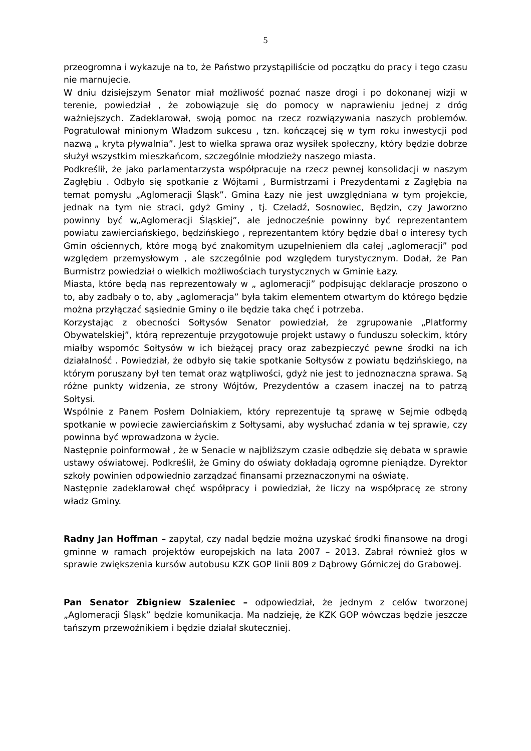5
przeogromna i wykazuje na to, że Państwo przystąpiliście od początku do pracy i tego czasu nie marnujecie.
W dniu dzisiejszym Senator miał możliwość poznać nasze drogi i po dokonanej wizji w terenie, powiedział , że zobowiązuje się do pomocy w naprawieniu jednej z dróg ważniejszych. Zadeklarował, swoją pomoc na rzecz rozwiązywania naszych problemów. Pogratulował minionym Władzom sukcesu , tzn. kończącej się w tym roku inwestycji pod nazwą „ kryta pływalnia”. Jest to wielka sprawa oraz wysiłek społeczny, który będzie dobrze służył wszystkim mieszkańcom, szczególnie młodzieży naszego miasta.
Podkreślił, że jako parlamentarzysta współpracuje na rzecz pewnej konsolidacji w naszym Zagłębiu . Odbyło się spotkanie z Wójtami , Burmistrzami i Prezydentami z Zagłębia na temat pomysłu „Aglomeracji Śląsk”. Gmina Łazy nie jest uwzględniana w tym projekcie, jednak na tym nie straci, gdyż Gminy , tj. Czeladź, Sosnowiec, Będzin, czy Jaworzno powinny być w„Aglomeracji Śląskiej”, ale jednocześnie powinny być reprezentantem powiatu zawierciańskiego, będzińskiego , reprezentantem który będzie dbał o interesy tych Gmin ościennych, które mogą być znakomitym uzupełnieniem dla całej „aglomeracji” pod względem przemysłowym , ale szczególnie pod względem turystycznym. Dodał, że Pan Burmistrz powiedział o wielkich możliwościach turystycznych w Gminie Łazy.
Miasta, które będą nas reprezentowały w „ aglomeracji” podpisując deklaracje proszono o to, aby zadbały o to, aby „aglomeracja” była takim elementem otwartym do którego będzie można przyłączać sąsiednie Gminy o ile będzie taka chęć i potrzeba.
Korzystając z obecności Sołtysów Senator powiedział, że zgrupowanie „Platformy Obywatelskiej”, którą reprezentuje przygotowuje projekt ustawy o funduszu sołeckim, który miałby wspomóc Sołtysów w ich bieżącej pracy oraz zabezpieczyć pewne środki na ich działalność . Powiedział, że odbyło się takie spotkanie Sołtysów z powiatu będzińskiego, na którym poruszany był ten temat oraz wątpliwości, gdyż nie jest to jednoznaczna sprawa. Są różne punkty widzenia, ze strony Wójtów, Prezydentów a czasem inaczej na to patrzą Sołtysi.
Wspólnie z Panem Posłem Dolniakiem, który reprezentuje tą sprawę w Sejmie odbędą spotkanie w powiecie zawierciańskim z Sołtysami, aby wysłuchać zdania w tej sprawie, czy powinna być wprowadzona w życie.
Następnie poinformował , że w Senacie w najbliższym czasie odbędzie się debata w sprawie ustawy oświatowej. Podkreślił, że Gminy do oświaty dokładają ogromne pieniądze. Dyrektor szkoły powinien odpowiednio zarządzać finansami przeznaczonymi na oświatę.
Następnie zadeklarował chęć współpracy i powiedział, że liczy na współpracę ze strony władz Gminy.
Radny Jan Hoffman – zapytał, czy nadal będzie można uzyskać środki finansowe na drogi gminne w ramach projektów europejskich na lata 2007 – 2013. Zabrał również głos w sprawie zwiększenia kursów autobusu KZK GOP linii 809 z Dąbrowy Górniczej do Grabowej.
Pan Senator Zbigniew Szaleniec – odpowiedział, że jednym z celów tworzonej „Aglomeracji Śląsk” będzie komunikacja. Ma nadzieję, że KZK GOP wówczas będzie jeszcze tańszym przewoźnikiem i będzie działał skuteczniej.